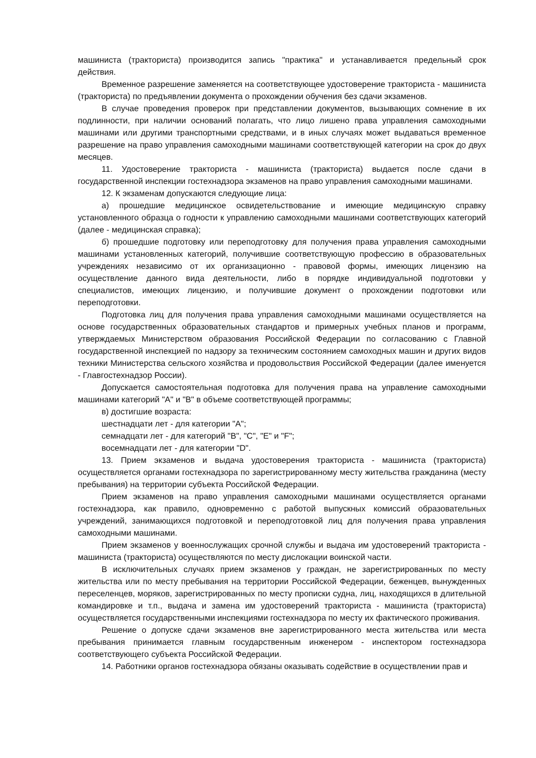машиниста (тракториста) производится запись "практика" и устанавливается предельный срок действия.
Временное разрешение заменяется на соответствующее удостоверение тракториста - машиниста (тракториста) по предъявлении документа о прохождении обучения без сдачи экзаменов.
В случае проведения проверок при представлении документов, вызывающих сомнение в их подлинности, при наличии оснований полагать, что лицо лишено права управления самоходными машинами или другими транспортными средствами, и в иных случаях может выдаваться временное разрешение на право управления самоходными машинами соответствующей категории на срок до двух месяцев.
11. Удостоверение тракториста - машиниста (тракториста) выдается после сдачи в государственной инспекции гостехнадзора экзаменов на право управления самоходными машинами.
12. К экзаменам допускаются следующие лица:
а) прошедшие медицинское освидетельствование и имеющие медицинскую справку установленного образца о годности к управлению самоходными машинами соответствующих категорий (далее - медицинская справка);
б) прошедшие подготовку или переподготовку для получения права управления самоходными машинами установленных категорий, получившие соответствующую профессию в образовательных учреждениях независимо от их организационно - правовой формы, имеющих лицензию на осуществление данного вида деятельности, либо в порядке индивидуальной подготовки у специалистов, имеющих лицензию, и получившие документ о прохождении подготовки или переподготовки.
Подготовка лиц для получения права управления самоходными машинами осуществляется на основе государственных образовательных стандартов и примерных учебных планов и программ, утверждаемых Министерством образования Российской Федерации по согласованию с Главной государственной инспекцией по надзору за техническим состоянием самоходных машин и других видов техники Министерства сельского хозяйства и продовольствия Российской Федерации (далее именуется - Главгостехнадзор России).
Допускается самостоятельная подготовка для получения права на управление самоходными машинами категорий "A" и "B" в объеме соответствующей программы;
в) достигшие возраста:
шестнадцати лет - для категории "A";
семнадцати лет - для категорий "B", "C", "E" и "F";
восемнадцати лет - для категории "D".
13. Прием экзаменов и выдача удостоверения тракториста - машиниста (тракториста) осуществляется органами гостехнадзора по зарегистрированному месту жительства гражданина (месту пребывания) на территории субъекта Российской Федерации.
Прием экзаменов на право управления самоходными машинами осуществляется органами гостехнадзора, как правило, одновременно с работой выпускных комиссий образовательных учреждений, занимающихся подготовкой и переподготовкой лиц для получения права управления самоходными машинами.
Прием экзаменов у военнослужащих срочной службы и выдача им удостоверений тракториста - машиниста (тракториста) осуществляются по месту дислокации воинской части.
В исключительных случаях прием экзаменов у граждан, не зарегистрированных по месту жительства или по месту пребывания на территории Российской Федерации, беженцев, вынужденных переселенцев, моряков, зарегистрированных по месту прописки судна, лиц, находящихся в длительной командировке и т.п., выдача и замена им удостоверений тракториста - машиниста (тракториста) осуществляется государственными инспекциями гостехнадзора по месту их фактического проживания.
Решение о допуске сдачи экзаменов вне зарегистрированного места жительства или места пребывания принимается главным государственным инженером - инспектором гостехнадзора соответствующего субъекта Российской Федерации.
14. Работники органов гостехнадзора обязаны оказывать содействие в осуществлении прав и